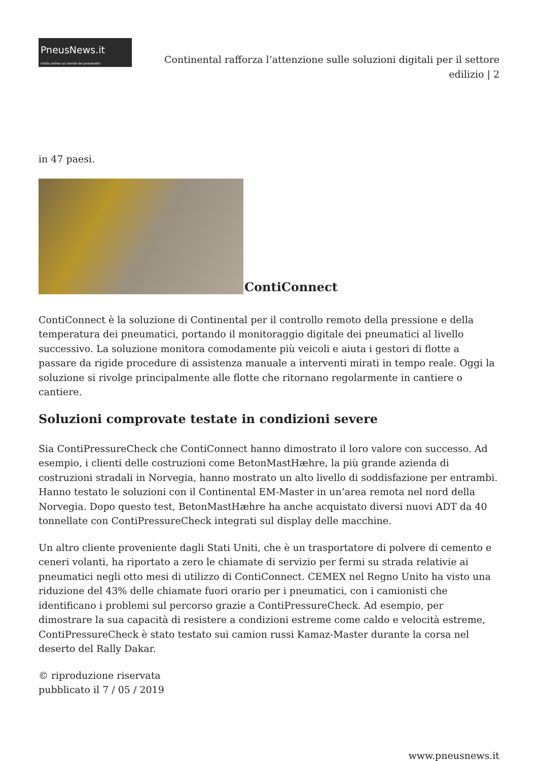PneusNews.it
rivista online sul mondo dei pneumatici
Continental rafforza l’attenzione sulle soluzioni digitali per il settore edilizio | 2
in 47 paesi.
ContiConnect
ContiConnect è la soluzione di Continental per il controllo remoto della pressione e della temperatura dei pneumatici, portando il monitoraggio digitale dei pneumatici al livello successivo. La soluzione monitora comodamente più veicoli e aiuta i gestori di flotte a passare da rigide procedure di assistenza manuale a interventi mirati in tempo reale. Oggi la soluzione si rivolge principalmente alle flotte che ritornano regolarmente in cantiere o cantiere.
Soluzioni comprovate testate in condizioni severe
Sia ContiPressureCheck che ContiConnect hanno dimostrato il loro valore con successo. Ad esempio, i clienti delle costruzioni come BetonMastHæhre, la più grande azienda di costruzioni stradali in Norvegia, hanno mostrato un alto livello di soddisfazione per entrambi. Hanno testato le soluzioni con il Continental EM-Master in un’area remota nel nord della Norvegia. Dopo questo test, BetonMastHæhre ha anche acquistato diversi nuovi ADT da 40 tonnellate con ContiPressureCheck integrati sul display delle macchine.
Un altro cliente proveniente dagli Stati Uniti, che è un trasportatore di polvere di cemento e ceneri volanti, ha riportato a zero le chiamate di servizio per fermi su strada relativie ai pneumatici negli otto mesi di utilizzo di ContiConnect. CEMEX nel Regno Unito ha visto una riduzione del 43% delle chiamate fuori orario per i pneumatici, con i camionisti che identificano i problemi sul percorso grazie a ContiPressureCheck. Ad esempio, per dimostrare la sua capacità di resistere a condizioni estreme come caldo e velocità estreme, ContiPressureCheck è stato testato sui camion russi Kamaz-Master durante la corsa nel deserto del Rally Dakar.
© riproduzione riservata
pubblicato il 7 / 05 / 2019
www.pneusnews.it